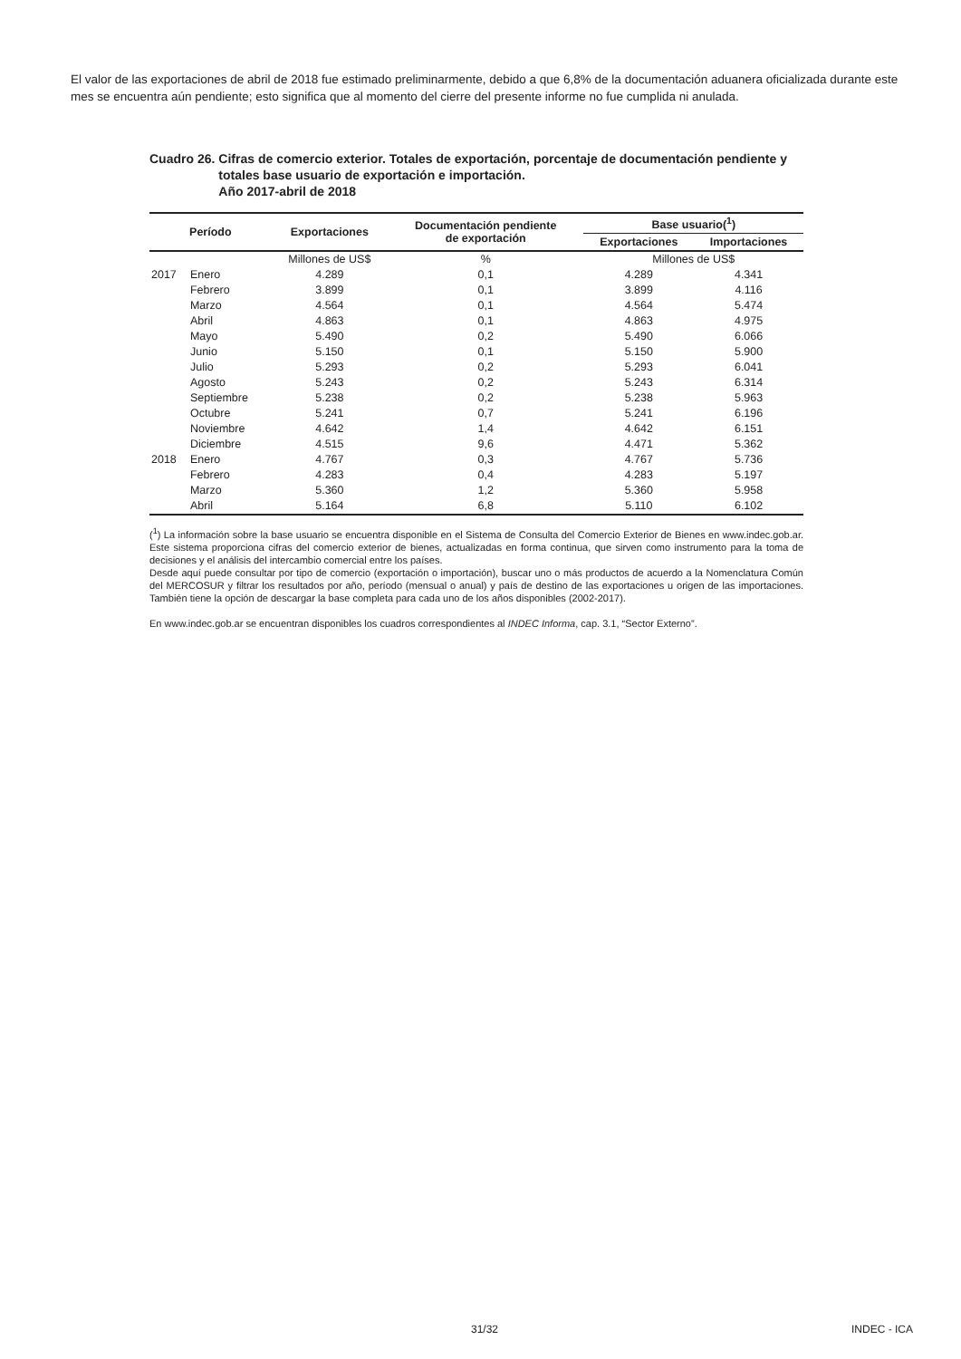El valor de las exportaciones de abril de 2018 fue estimado preliminarmente, debido a que 6,8% de la documentación aduanera oficializada durante este mes se encuentra aún pendiente; esto significa que al momento del cierre del presente informe no fue cumplida ni anulada.
Cuadro 26. Cifras de comercio exterior. Totales de exportación, porcentaje de documentación pendiente y totales base usuario de exportación e importación.
Año 2017-abril de 2018
| Período | | Exportaciones | Documentación pendiente de exportación | Base usuario(<sup>1</sup>) | |
| --- | --- | --- | --- | --- | --- |
| | | | | Exportaciones | Importaciones |
| | | Millones de US$ | % | Millones de US$ | |
| 2017 | Enero | 4.289 | 0,1 | 4.289 | 4.341 |
| | Febrero | 3.899 | 0,1 | 3.899 | 4.116 |
| | Marzo | 4.564 | 0,1 | 4.564 | 5.474 |
| | Abril | 4.863 | 0,1 | 4.863 | 4.975 |
| | Mayo | 5.490 | 0,2 | 5.490 | 6.066 |
| | Junio | 5.150 | 0,1 | 5.150 | 5.900 |
| | Julio | 5.293 | 0,2 | 5.293 | 6.041 |
| | Agosto | 5.243 | 0,2 | 5.243 | 6.314 |
| | Septiembre | 5.238 | 0,2 | 5.238 | 5.963 |
| | Octubre | 5.241 | 0,7 | 5.241 | 6.196 |
| | Noviembre | 4.642 | 1,4 | 4.642 | 6.151 |
| | Diciembre | 4.515 | 9,6 | 4.471 | 5.362 |
| 2018 | Enero | 4.767 | 0,3 | 4.767 | 5.736 |
| | Febrero | 4.283 | 0,4 | 4.283 | 5.197 |
| | Marzo | 5.360 | 1,2 | 5.360 | 5.958 |
| | Abril | 5.164 | 6,8 | 5.110 | 6.102 |
(<sup>1</sup>) La información sobre la base usuario se encuentra disponible en el Sistema de Consulta del Comercio Exterior de Bienes en www.indec.gob.ar. Este sistema proporciona cifras del comercio exterior de bienes, actualizadas en forma continua, que sirven como instrumento para la toma de decisiones y el análisis del intercambio comercial entre los países.
Desde aquí puede consultar por tipo de comercio (exportación o importación), buscar uno o más productos de acuerdo a la Nomenclatura Común del MERCOSUR y filtrar los resultados por año, período (mensual o anual) y país de destino de las exportaciones u origen de las importaciones. También tiene la opción de descargar la base completa para cada uno de los años disponibles (2002-2017).
En www.indec.gob.ar se encuentran disponibles los cuadros correspondientes al INDEC Informa, cap. 3.1, “Sector Externo”.
31/32 INDEC - ICA